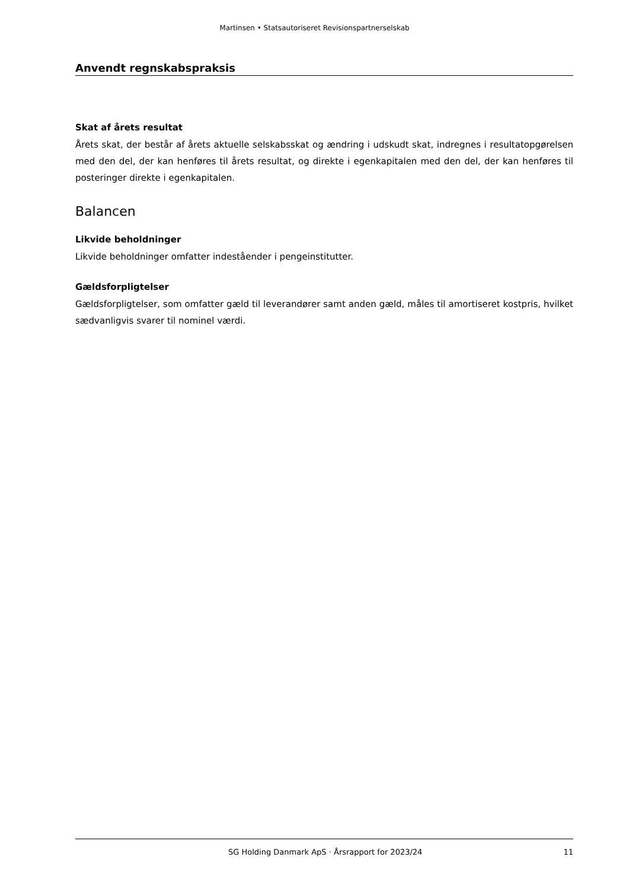Martinsen • Statsautoriseret Revisionspartnerselskab
Anvendt regnskabspraksis
Skat af årets resultat
Årets skat, der består af årets aktuelle selskabsskat og ændring i udskudt skat, indregnes i resultatopgørelsen med den del, der kan henføres til årets resultat, og direkte i egenkapitalen med den del, der kan henføres til posteringer direkte i egenkapitalen.
Balancen
Likvide beholdninger
Likvide beholdninger omfatter indeståender i pengeinstitutter.
Gældsforpligtelser
Gældsforpligtelser, som omfatter gæld til leverandører samt anden gæld, måles til amortiseret kostpris, hvilket sædvanligvis svarer til nominel værdi.
SG Holding Danmark ApS · Årsrapport for 2023/24 11